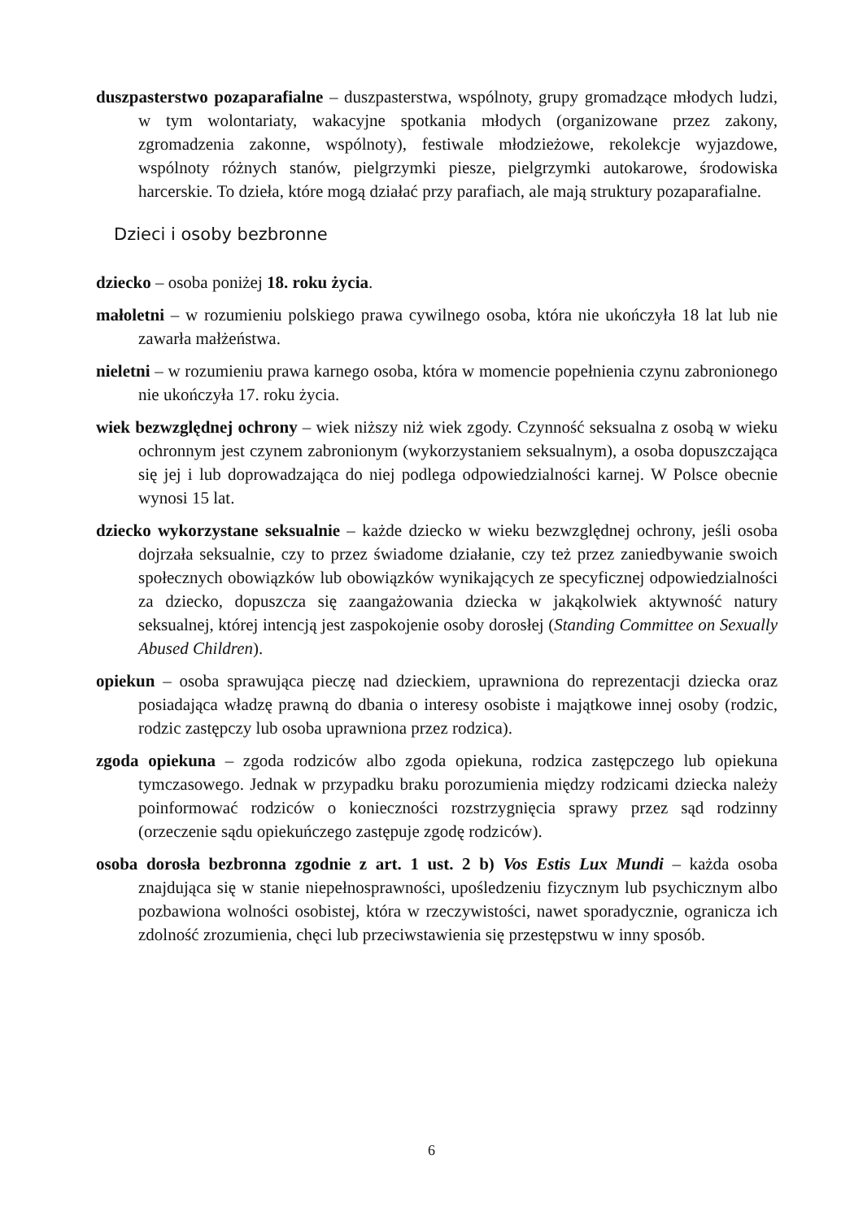duszpasterstwo pozaparafialne – duszpasterstwa, wspólnoty, grupy gromadzące młodych ludzi, w tym wolontariaty, wakacyjne spotkania młodych (organizowane przez zakony, zgromadzenia zakonne, wspólnoty), festiwale młodzieżowe, rekolekcje wyjazdowe, wspólnoty różnych stanów, pielgrzymki piesze, pielgrzymki autokarowe, środowiska harcerskie. To dzieła, które mogą działać przy parafiach, ale mają struktury pozaparafialne.
Dzieci i osoby bezbronne
dziecko – osoba poniżej 18. roku życia.
małoletni – w rozumieniu polskiego prawa cywilnego osoba, która nie ukończyła 18 lat lub nie zawarła małżeństwa.
nieletni – w rozumieniu prawa karnego osoba, która w momencie popełnienia czynu zabronionego nie ukończyła 17. roku życia.
wiek bezwzględnej ochrony – wiek niższy niż wiek zgody. Czynność seksualna z osobą w wieku ochronnym jest czynem zabronionym (wykorzystaniem seksualnym), a osoba dopuszczająca się jej i lub doprowadzająca do niej podlega odpowiedzialności karnej. W Polsce obecnie wynosi 15 lat.
dziecko wykorzystane seksualnie – każde dziecko w wieku bezwzględnej ochrony, jeśli osoba dojrzała seksualnie, czy to przez świadome działanie, czy też przez zaniedbywanie swoich społecznych obowiązków lub obowiązków wynikających ze specyficznej odpowiedzialności za dziecko, dopuszcza się zaangażowania dziecka w jakąkolwiek aktywność natury seksualnej, której intencją jest zaspokojenie osoby dorosłej (Standing Committee on Sexually Abused Children).
opiekun – osoba sprawująca pieczę nad dzieckiem, uprawniona do reprezentacji dziecka oraz posiadająca władzę prawną do dbania o interesy osobiste i majątkowe innej osoby (rodzic, rodzic zastępczy lub osoba uprawniona przez rodzica).
zgoda opiekuna – zgoda rodziców albo zgoda opiekuna, rodzica zastępczego lub opiekuna tymczasowego. Jednak w przypadku braku porozumienia między rodzicami dziecka należy poinformować rodziców o konieczności rozstrzygnięcia sprawy przez sąd rodzinny (orzeczenie sądu opiekuńczego zastępuje zgodę rodziców).
osoba dorosła bezbronna zgodnie z art. 1 ust. 2 b) Vos Estis Lux Mundi – każda osoba znajdująca się w stanie niepełnosprawności, upośledzeniu fizycznym lub psychicznym albo pozbawiona wolności osobistej, która w rzeczywistości, nawet sporadycznie, ogranicza ich zdolność zrozumienia, chęci lub przeciwstawienia się przestępstwu w inny sposób.
6